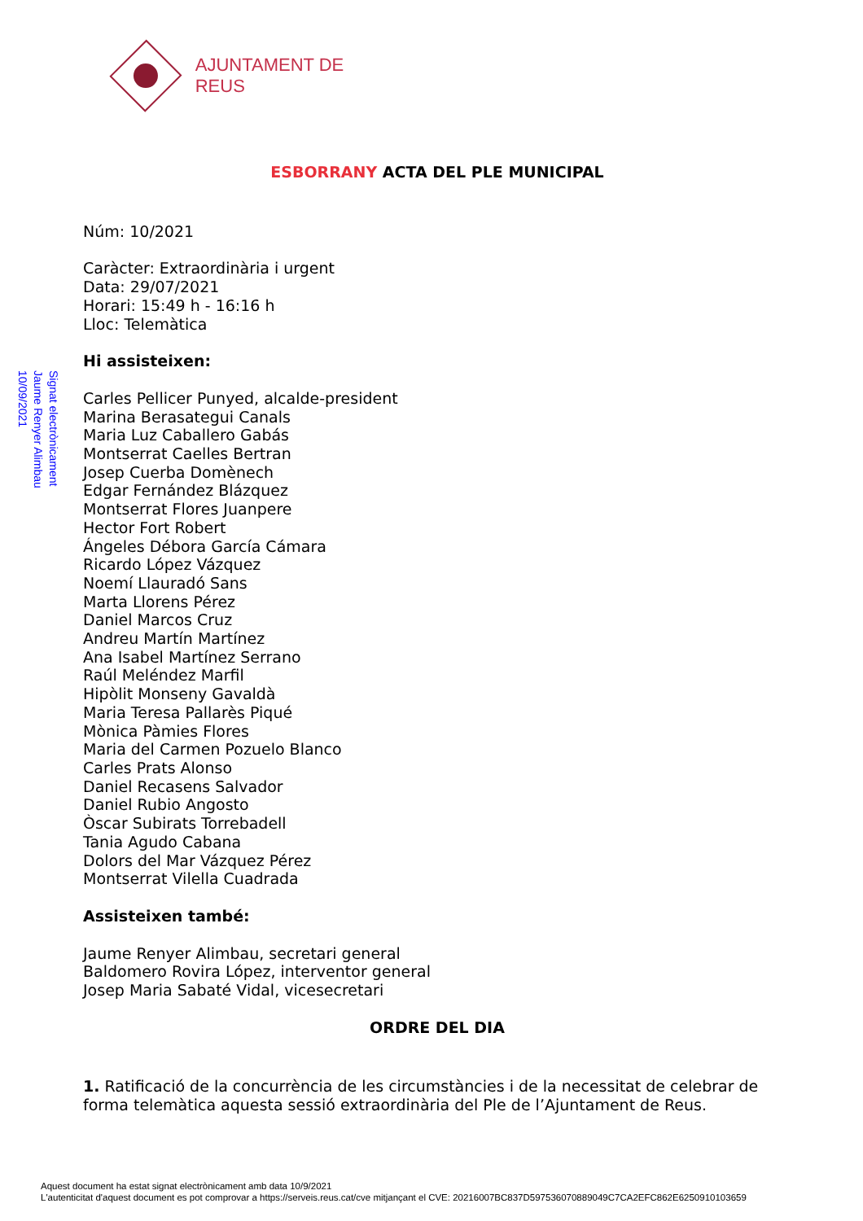AJUNTAMENT DE REUS
Signat electrònicament
Jaume Renyer Alimbau
10/09/2021
ESBORRANY ACTA DEL PLE MUNICIPAL
Núm: 10/2021
Caràcter: Extraordinària i urgent
Data: 29/07/2021
Horari: 15:49 h - 16:16 h
Lloc: Telemàtica
Hi assisteixen:
Carles Pellicer Punyed, alcalde-president
Marina Berasategui Canals
Maria Luz Caballero Gabás
Montserrat Caelles Bertran
Josep Cuerba Domènech
Edgar Fernández Blázquez
Montserrat Flores Juanpere
Hector Fort Robert
Ángeles Débora García Cámara
Ricardo López Vázquez
Noemí Llauradó Sans
Marta Llorens Pérez
Daniel Marcos Cruz
Andreu Martín Martínez
Ana Isabel Martínez Serrano
Raúl Meléndez Marfil
Hipòlit Monseny Gavaldà
Maria Teresa Pallarès Piqué
Mònica Pàmies Flores
Maria del Carmen Pozuelo Blanco
Carles Prats Alonso
Daniel Recasens Salvador
Daniel Rubio Angosto
Òscar Subirats Torrebadell
Tania Agudo Cabana
Dolors del Mar Vázquez Pérez
Montserrat Vilella Cuadrada
Assisteixen també:
Jaume Renyer Alimbau, secretari general
Baldomero Rovira López, interventor general
Josep Maria Sabaté Vidal, vicesecretari
ORDRE DEL DIA
1. Ratificació de la concurrència de les circumstàncies i de la necessitat de celebrar de forma telemàtica aquesta sessió extraordinària del Ple de l’Ajuntament de Reus.
Aquest document ha estat signat electrònicament amb data 10/9/2021
L'autenticitat d'aquest document es pot comprovar a https://serveis.reus.cat/cve mitjançant el CVE: 20216007BC837D597536070889049C7CA2EFC862E6250910103659